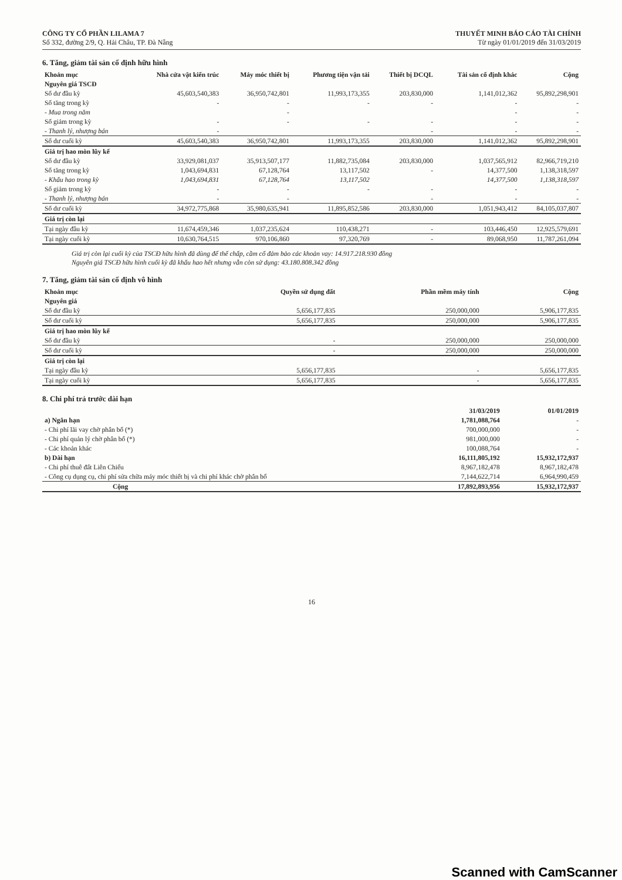CÔNG TY CỔ PHẦN LILAMA 7
Số 332, đường 2/9, Q. Hải Châu, TP. Đà Nẵng
THUYẾT MINH BÁO CÁO TÀI CHÍNH
Từ ngày 01/01/2019 đến 31/03/2019
6. Tăng, giảm tài sản cố định hữu hình
| Khoản mục | Nhà cửa vật kiến trúc | Máy móc thiết bị | Phương tiện vận tải | Thiết bị DCQL | Tài sản cố định khác | Cộng |
| --- | --- | --- | --- | --- | --- | --- |
| Nguyên giá TSCĐ | | | | | | |
| Số dư đầu kỳ | 45,603,540,383 | 36,950,742,801 | 11,993,173,355 | 203,830,000 | 1,141,012,362 | 95,892,298,901 |
| Số tăng trong kỳ | - | - | - | - | - | - |
| - Mua trong năm | | - | | | - | - |
| Số giảm trong kỳ | - | - | - | - | - | - |
| - Thanh lý, nhượng bán | - | | | - | - | - |
| Số dư cuối kỳ | 45,603,540,383 | 36,950,742,801 | 11,993,173,355 | 203,830,000 | 1,141,012,362 | 95,892,298,901 |
| Giá trị hao mòn lũy kế | | | | | | |
| Số dư đầu kỳ | 33,929,081,037 | 35,913,507,177 | 11,882,735,084 | 203,830,000 | 1,037,565,912 | 82,966,719,210 |
| Số tăng trong kỳ | 1,043,694,831 | 67,128,764 | 13,117,502 | - | 14,377,500 | 1,138,318,597 |
| - Khấu hao trong kỳ | 1,043,694,831 | 67,128,764 | 13,117,502 | | 14,377,500 | 1,138,318,597 |
| Số giảm trong kỳ | - | - | - | - | - | - |
| - Thanh lý, nhượng bán | - | - | | - | - | - |
| Số dư cuối kỳ | 34,972,775,868 | 35,980,635,941 | 11,895,852,586 | 203,830,000 | 1,051,943,412 | 84,105,037,807 |
| Giá trị còn lại | | | | | | |
| Tại ngày đầu kỳ | 11,674,459,346 | 1,037,235,624 | 110,438,271 | - | 103,446,450 | 12,925,579,691 |
| Tại ngày cuối kỳ | 10,630,764,515 | 970,106,860 | 97,320,769 | - | 89,068,950 | 11,787,261,094 |
Giá trị còn lại cuối kỳ của TSCĐ hữu hình đã dùng để thế chấp, cầm cố đảm bảo các khoản vay: 14.917.218.930 đồng
Nguyên giá TSCĐ hữu hình cuối kỳ đã khấu hao hết nhưng vẫn còn sử dụng: 43.180.808.342 đồng
7. Tăng, giảm tài sản cố định vô hình
| Khoản mục | Quyền sử dụng đất | Phần mềm máy tính | Cộng |
| --- | --- | --- | --- |
| Nguyên giá | | | |
| Số dư đầu kỳ | 5,656,177,835 | 250,000,000 | 5,906,177,835 |
| Số dư cuối kỳ | 5,656,177,835 | 250,000,000 | 5,906,177,835 |
| Giá trị hao mòn lũy kế | | | |
| Số dư đầu kỳ | - | 250,000,000 | 250,000,000 |
| Số dư cuối kỳ | - | 250,000,000 | 250,000,000 |
| Giá trị còn lại | | | |
| Tại ngày đầu kỳ | 5,656,177,835 | - | 5,656,177,835 |
| Tại ngày cuối kỳ | 5,656,177,835 | - | 5,656,177,835 |
8. Chi phí trả trước dài hạn
| | 31/03/2019 | 01/01/2019 |
| --- | --- | --- |
| a) Ngắn hạn | 1,781,088,764 | - |
| - Chi phí lãi vay chờ phân bổ (*) | 700,000,000 | - |
| - Chi phí quản lý chờ phân bổ (*) | 981,000,000 | - |
| - Các khoản khác | 100,088,764 | - |
| b) Dài hạn | 16,111,805,192 | 15,932,172,937 |
| - Chi phí thuê đất Liên Chiểu | 8,967,182,478 | 8,967,182,478 |
| - Công cụ dụng cụ, chi phí sửa chữa máy móc thiết bị và chi phí khác chờ phân bổ | 7,144,622,714 | 6,964,990,459 |
| Cộng | 17,892,893,956 | 15,932,172,937 |
16
Scanned with CamScanner